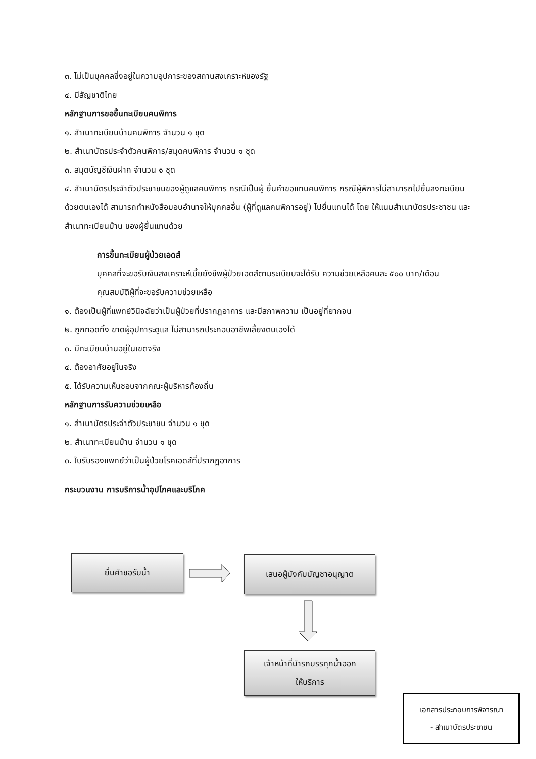๓. ไม่เป็นบุคคลซึ่งอยู่ในความอุปการะของสถานสงเคราะห์ของรัฐ
๔. มีสัญชาติไทย
หลักฐานการขอขึ้นทะเบียนคนพิการ
๑. สำเนาทะเบียนบ้านคนพิการ จำนวน ๑ ชุด
๒. สำเนาบัตรประจำตัวคนพิการ/สมุดคนพิการ จำนวน ๑ ชุด
๓. สมุดบัญชีเงินฝาก จำนวน ๑ ชุด
๔. สำเนาบัตรประจำตัวประชาชนของผู้ดูแลคนพิการ กรณีเป็นผู้ ยื่นคำขอแทนคนพิการ กรณีผู้พิการไม่สามารถไปยื่นลงทะเบียนด้วยตนเองได้ สามารถทำหนังสือมอบอำนาจให้บุคคลอื่น (ผู้ที่ดูแลคนพิการอยู่) ไปยื่นแทนได้ โดย ให้แนบสำเนาบัตรประชาชน และสำเนาทะเบียนบ้าน ของผู้ยื่นแทนด้วย
การขึ้นทะเบียนผู้ป่วยเอดส์
บุคคลที่จะขอรับเงินสงเคราะห์เบี้ยยังชีพผู้ป่วยเอดส์ตามระเบียบจะได้รับ ความช่วยเหลือคนละ ๕๐๐ บาท/เดือน
คุณสมบัติผู้ที่จะขอรับความช่วยเหลือ
๑. ต้องเป็นผู้ที่แพทย์วินิจฉัยว่าเป็นผู้ป่วยที่ปรากฏอาการ และมีสภาพความ เป็นอยู่ที่ยากจน
๒. ถูกทอดทิ้ง ขาดผู้อุปการะดูแล ไม่สามารถประกอบอาชีพเลี้ยงตนเองได้
๓. มีทะเบียนบ้านอยู่ในเขตจริง
๔. ต้องอาศัยอยู่ในจริง
๕. ได้รับความเห็นชอบจากคณะผู้บริหารท้องถิ่น
หลักฐานการรับความช่วยเหลือ
๑. สำเนาบัตรประจำตัวประชาชน จำนวน ๑ ชุด
๒. สำเนาทะเบียนบ้าน จำนวน ๑ ชุด
๓. ใบรับรองแพทย์ว่าเป็นผู้ป่วยโรคเอดส์ที่ปรากฏอาการ
กระบวนงาน การบริการน้ำอุปโภคและบริโภค
ยื่นคำขอรับน้ำ เสนอผู้บังคับบัญชาอนุญาต
เจ้าหน้าที่นำรถบรรทุกน้ำออก
ให้บริการ
เอกสารประกอบการพิจารณา
- สำเนาบัตรประชาชน